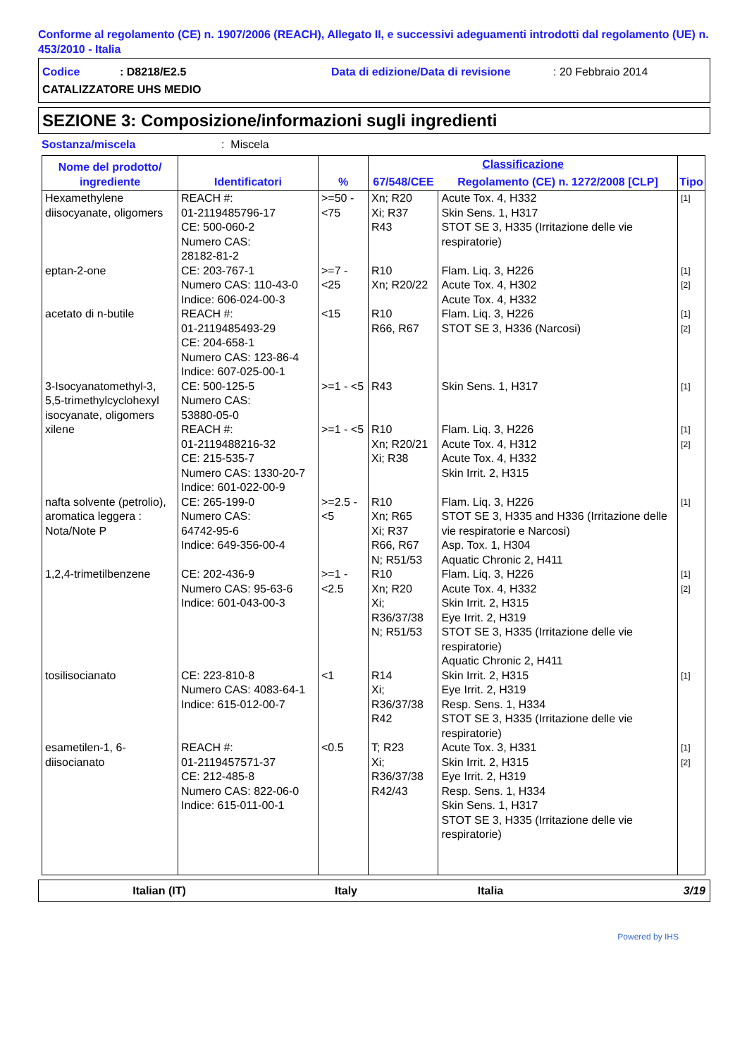Conforme al regolamento (CE) n. 1907/2006 (REACH), Allegato II, e successivi adeguamenti introdotti dal regolamento (UE) n. 453/2010 - Italia
Codice: D8218/E2.5 Data di edizione/Data di revisione: 20 Febbraio 2014
CATALIZZATORE UHS MEDIO
SEZIONE 3: Composizione/informazioni sugli ingredienti
Sostanza/miscela: Miscela
| Nome del prodotto/ ingrediente | Identificatori | % | Classificazione | | Tipo |
| --- | --- | --- | --- | --- | --- |
| | | | 67/548/CEE | Regolamento (CE) n. 1272/2008 [CLP] | |
| Hexamethylene diisocyanate, oligomers | REACH #: 01-2119485796-17 CE: 500-060-2 Numero CAS: 28182-81-2 | >=50 - <75 | Xn; R20 Xi; R37 R43 | Acute Tox. 4, H332 Skin Sens. 1, H317 STOT SE 3, H335 (Irritazione delle vie respiratorie) | [1] |
| eptan-2-one | CE: 203-767-1 Numero CAS: 110-43-0 Indice: 606-024-00-3 | >=7 - <25 | R10 Xn; R20/22 | Flam. Liq. 3, H226 Acute Tox. 4, H302 Acute Tox. 4, H332 | [1] [2] |
| acetato di n-butile | REACH #: 01-2119485493-29 CE: 204-658-1 Numero CAS: 123-86-4 Indice: 607-025-00-1 | <15 | R10 R66, R67 | Flam. Liq. 3, H226 STOT SE 3, H336 (Narcosi) | [1] [2] |
| 3-Isocyanatomethyl-3, 5,5-trimethylcyclohexyl isocyanate, oligomers | CE: 500-125-5 Numero CAS: 53880-05-0 | >=1 - <5 | R43 | Skin Sens. 1, H317 | [1] |
| xilene | REACH #: 01-2119488216-32 CE: 215-535-7 Numero CAS: 1330-20-7 Indice: 601-022-00-9 | >=1 - <5 | R10 Xn; R20/21 Xi; R38 | Flam. Liq. 3, H226 Acute Tox. 4, H312 Acute Tox. 4, H332 Skin Irrit. 2, H315 | [1] [2] |
| nafta solvente (petrolio), aromatica leggera : Nota/Note P | CE: 265-199-0 Numero CAS: 64742-95-6 Indice: 649-356-00-4 | >=2.5 - <5 | R10 Xn; R65 Xi; R37 R66, R67 N; R51/53 | Flam. Liq. 3, H226 STOT SE 3, H335 and H336 (Irritazione delle vie respiratorie e Narcosi) Asp. Tox. 1, H304 Aquatic Chronic 2, H411 | [1] |
| 1,2,4-trimetilbenzene | CE: 202-436-9 Numero CAS: 95-63-6 Indice: 601-043-00-3 | >=1 - <2.5 | R10 Xn; R20 Xi; R36/37/38 N; R51/53 | Flam. Liq. 3, H226 Acute Tox. 4, H332 Skin Irrit. 2, H315 Eye Irrit. 2, H319 STOT SE 3, H335 (Irritazione delle vie respiratorie) Aquatic Chronic 2, H411 | [1] [2] |
| tosilisocianato | CE: 223-810-8 Numero CAS: 4083-64-1 Indice: 615-012-00-7 | <1 | R14 Xi; R36/37/38 R42 | Skin Irrit. 2, H315 Eye Irrit. 2, H319 Resp. Sens. 1, H334 STOT SE 3, H335 (Irritazione delle vie respiratorie) | [1] |
| esametilen-1, 6-diisocianato | REACH #: 01-2119457571-37 CE: 212-485-8 Numero CAS: 822-06-0 Indice: 615-011-00-1 | <0.5 | T; R23 Xi; R36/37/38 R42/43 | Acute Tox. 3, H331 Skin Irrit. 2, H315 Eye Irrit. 2, H319 Resp. Sens. 1, H334 Skin Sens. 1, H317 STOT SE 3, H335 (Irritazione delle vie respiratorie) | [1] [2] |
Italian (IT) Italy Italia 3/19
Powered by IHS